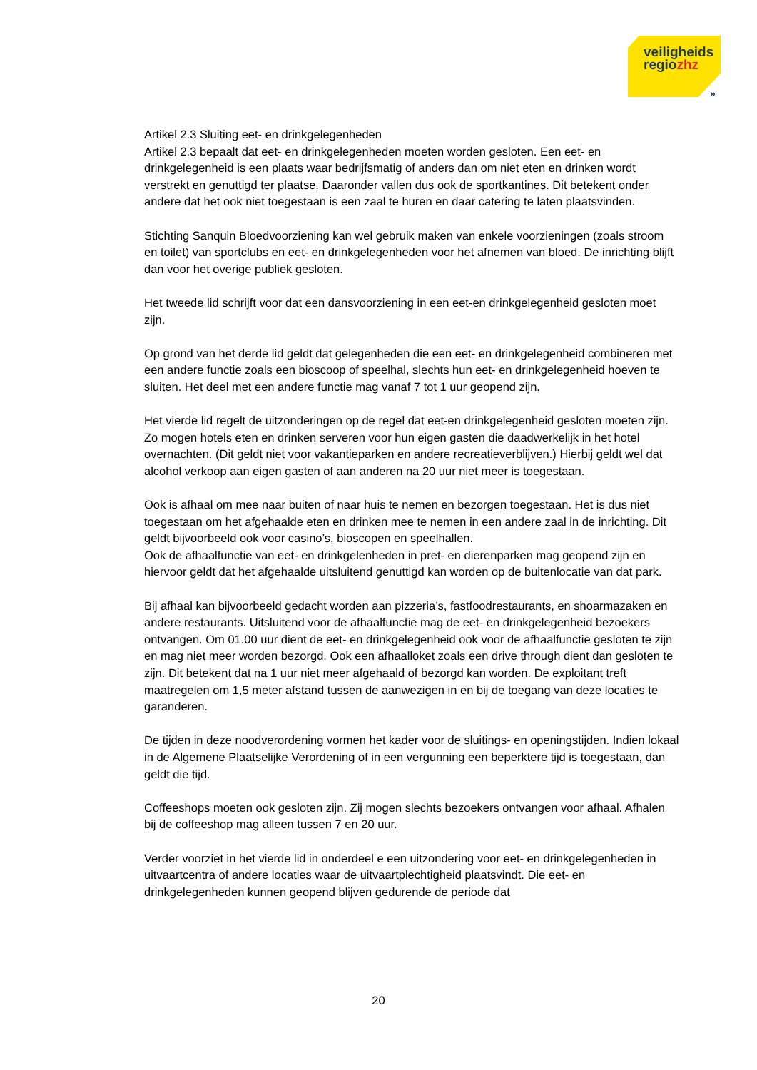veiligheids
regiozhz
»
Artikel 2.3 Sluiting eet- en drinkgelegenheden
Artikel 2.3 bepaalt dat eet- en drinkgelegenheden moeten worden gesloten. Een eet- en drinkgelegenheid is een plaats waar bedrijfsmatig of anders dan om niet eten en drinken wordt verstrekt en genuttigd ter plaatse. Daaronder vallen dus ook de sportkantines. Dit betekent onder andere dat het ook niet toegestaan is een zaal te huren en daar catering te laten plaatsvinden.
Stichting Sanquin Bloedvoorziening kan wel gebruik maken van enkele voorzieningen (zoals stroom en toilet) van sportclubs en eet- en drinkgelegenheden voor het afnemen van bloed. De inrichting blijft dan voor het overige publiek gesloten.
Het tweede lid schrijft voor dat een dansvoorziening in een eet-en drinkgelegenheid gesloten moet zijn.
Op grond van het derde lid geldt dat gelegenheden die een eet- en drinkgelegenheid combineren met een andere functie zoals een bioscoop of speelhal, slechts hun eet- en drinkgelegenheid hoeven te sluiten. Het deel met een andere functie mag vanaf 7 tot 1 uur geopend zijn.
Het vierde lid regelt de uitzonderingen op de regel dat eet-en drinkgelegenheid gesloten moeten zijn. Zo mogen hotels eten en drinken serveren voor hun eigen gasten die daadwerkelijk in het hotel overnachten. (Dit geldt niet voor vakantieparken en andere recreatieverblijven.) Hierbij geldt wel dat alcohol verkoop aan eigen gasten of aan anderen na 20 uur niet meer is toegestaan.
Ook is afhaal om mee naar buiten of naar huis te nemen en bezorgen toegestaan. Het is dus niet toegestaan om het afgehaalde eten en drinken mee te nemen in een andere zaal in de inrichting. Dit geldt bijvoorbeeld ook voor casino’s, bioscopen en speelhallen.
Ook de afhaalfunctie van eet- en drinkgelenheden in pret- en dierenparken mag geopend zijn en hiervoor geldt dat het afgehaalde uitsluitend genuttigd kan worden op de buitenlocatie van dat park.
Bij afhaal kan bijvoorbeeld gedacht worden aan pizzeria’s, fastfoodrestaurants, en shoarmazaken en andere restaurants. Uitsluitend voor de afhaalfunctie mag de eet- en drinkgelegenheid bezoekers ontvangen. Om 01.00 uur dient de eet- en drinkgelegenheid ook voor de afhaalfunctie gesloten te zijn en mag niet meer worden bezorgd. Ook een afhaalloket zoals een drive through dient dan gesloten te zijn. Dit betekent dat na 1 uur niet meer afgehaald of bezorgd kan worden. De exploitant treft maatregelen om 1,5 meter afstand tussen de aanwezigen in en bij de toegang van deze locaties te garanderen.
De tijden in deze noodverordening vormen het kader voor de sluitings- en openingstijden. Indien lokaal in de Algemene Plaatselijke Verordening of in een vergunning een beperktere tijd is toegestaan, dan geldt die tijd.
Coffeeshops moeten ook gesloten zijn. Zij mogen slechts bezoekers ontvangen voor afhaal. Afhalen bij de coffeeshop mag alleen tussen 7 en 20 uur.
Verder voorziet in het vierde lid in onderdeel e een uitzondering voor eet- en drinkgelegenheden in uitvaartcentra of andere locaties waar de uitvaartplechtigheid plaatsvindt. Die eet- en drinkgelegenheden kunnen geopend blijven gedurende de periode dat
20